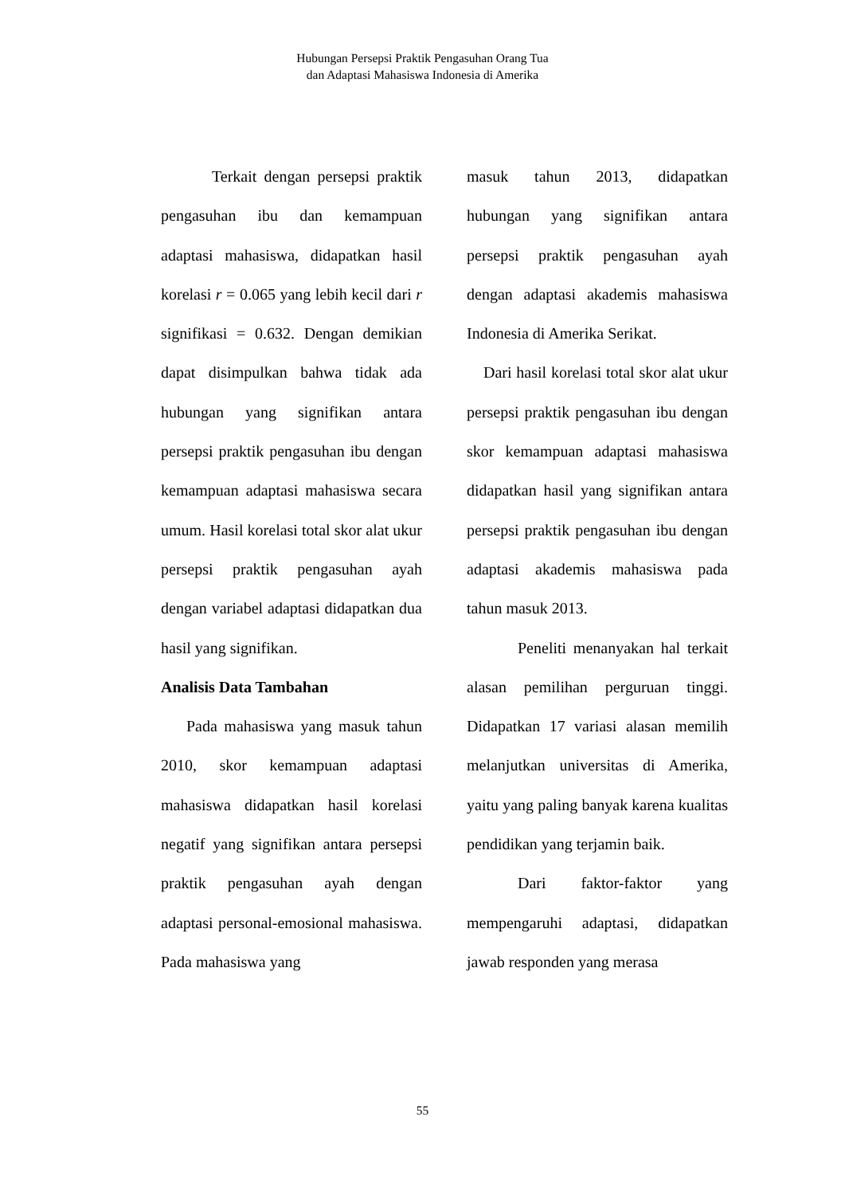Hubungan Persepsi Praktik Pengasuhan Orang Tua
dan Adaptasi Mahasiswa Indonesia di Amerika
Terkait dengan persepsi praktik pengasuhan ibu dan kemampuan adaptasi mahasiswa, didapatkan hasil korelasi r = 0.065 yang lebih kecil dari r signifikasi = 0.632. Dengan demikian dapat disimpulkan bahwa tidak ada hubungan yang signifikan antara persepsi praktik pengasuhan ibu dengan kemampuan adaptasi mahasiswa secara umum. Hasil korelasi total skor alat ukur persepsi praktik pengasuhan ayah dengan variabel adaptasi didapatkan dua hasil yang signifikan.
Analisis Data Tambahan
Pada mahasiswa yang masuk tahun 2010, skor kemampuan adaptasi mahasiswa didapatkan hasil korelasi negatif yang signifikan antara persepsi praktik pengasuhan ayah dengan adaptasi personal-emosional mahasiswa. Pada mahasiswa yang
masuk tahun 2013, didapatkan hubungan yang signifikan antara persepsi praktik pengasuhan ayah dengan adaptasi akademis mahasiswa Indonesia di Amerika Serikat.
Dari hasil korelasi total skor alat ukur persepsi praktik pengasuhan ibu dengan skor kemampuan adaptasi mahasiswa didapatkan hasil yang signifikan antara persepsi praktik pengasuhan ibu dengan adaptasi akademis mahasiswa pada tahun masuk 2013.
Peneliti menanyakan hal terkait alasan pemilihan perguruan tinggi. Didapatkan 17 variasi alasan memilih melanjutkan universitas di Amerika, yaitu yang paling banyak karena kualitas pendidikan yang terjamin baik.
Dari faktor-faktor yang mempengaruhi adaptasi, didapatkan jawab responden yang merasa
55